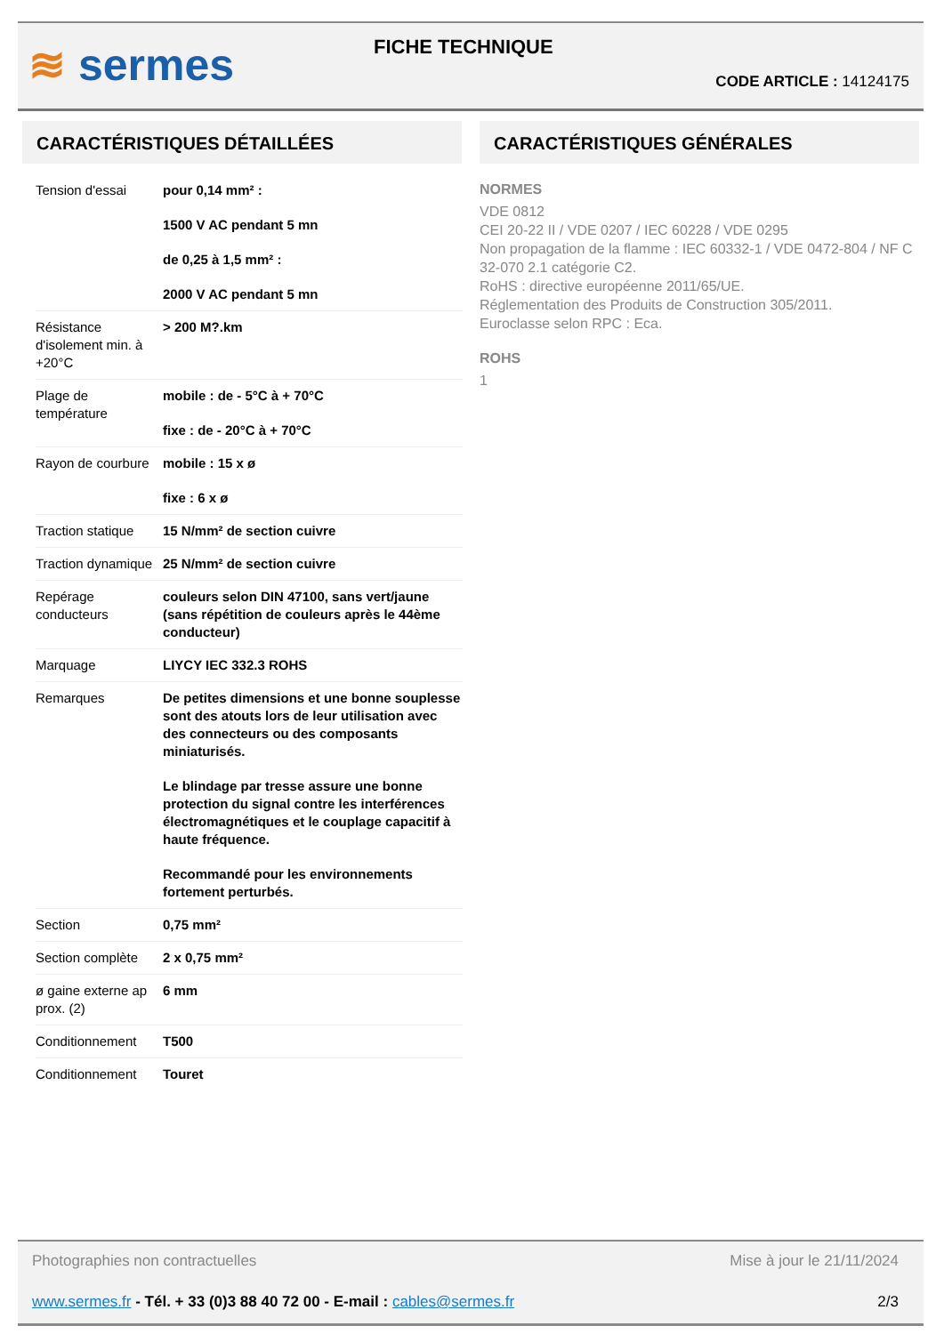≋ sermes FICHE TECHNIQUE
CODE ARTICLE : 14124175
CARACTÉRISTIQUES DÉTAILLÉES
| Tension d'essai | pour 0,14 mm² : 1500 V AC pendant 5 mn de 0,25 à 1,5 mm² : 2000 V AC pendant 5 mn |
| Résistance d'isolement min. à +20°C | > 200 M?.km |
| Plage de température | mobile : de - 5°C à + 70°C fixe : de - 20°C à + 70°C |
| Rayon de courbure | mobile : 15 x ø fixe : 6 x ø |
| Traction statique | 15 N/mm² de section cuivre |
| Traction dynamique | 25 N/mm² de section cuivre |
| Repérage conducteurs | couleurs selon DIN 47100, sans vert/jaune (sans répétition de couleurs après le 44ème conducteur) |
| Marquage | LIYCY IEC 332.3 ROHS |
| Remarques | De petites dimensions et une bonne souplesse sont des atouts lors de leur utilisation avec des connecteurs ou des composants miniaturisés. Le blindage par tresse assure une bonne protection du signal contre les interférences électromagnétiques et le couplage capacitif à haute fréquence. Recommandé pour les environnements fortement perturbés. |
| Section | 0,75 mm² |
| Section complète | 2 x 0,75 mm² |
| ø gaine externe ap prox. (2) | 6 mm |
| Conditionnement | T500 |
| Conditionnement | Touret |
CARACTÉRISTIQUES GÉNÉRALES
NORMES
VDE 0812
CEI 20-22 II / VDE 0207 / IEC 60228 / VDE 0295
Non propagation de la flamme : IEC 60332-1 / VDE 0472-804 / NF C 32-070 2.1 catégorie C2.
RoHS : directive européenne 2011/65/UE.
Réglementation des Produits de Construction 305/2011.
Euroclasse selon RPC : Eca.
ROHS
1
Photographies non contractuelles Mise à jour le 21/11/2024
www.sermes.fr - Tél. + 33 (0)3 88 40 72 00 - E-mail : cables@sermes.fr 2/3